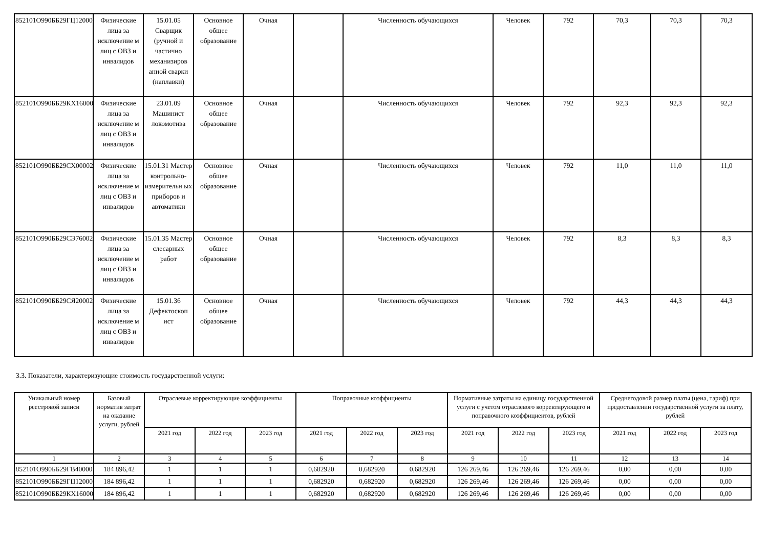| 852101О990ББ29ГЦ12000 | Физические лица за исключение м лиц с ОВЗ и инвалидов | 15.01.05 Сварщик (ручной и частично механизиров анной сварки (наплавки) | Основное общее образование | Очная | | Численность обучающихся | Человек | 792 | 70,3 | 70,3 | 70,3 |
| 852101О990ББ29КХ16000 | Физические лица за исключение м лиц с ОВЗ и инвалидов | 23.01.09 Машинист локомотива | Основное общее образование | Очная | | Численность обучающихся | Человек | 792 | 92,3 | 92,3 | 92,3 |
| 852101О990ББ29СХ00002 | Физические лица за исключение м лиц с ОВЗ и инвалидов | 15.01.31 Мастер контрольно-измерительн ых приборов и автоматики | Основное общее образование | Очная | | Численность обучающихся | Человек | 792 | 11,0 | 11,0 | 11,0 |
| 852101О990ББ29СЭ76002 | Физические лица за исключение м лиц с ОВЗ и инвалидов | 15.01.35 Мастер слесарных работ | Основное общее образование | Очная | | Численность обучающихся | Человек | 792 | 8,3 | 8,3 | 8,3 |
| 852101О990ББ29СЯ20002 | Физические лица за исключение м лиц с ОВЗ и инвалидов | 15.01.36 Дефектоскоп ист | Основное общее образование | Очная | | Численность обучающихся | Человек | 792 | 44,3 | 44,3 | 44,3 |
3.3. Показатели, характеризующие стоимость государственной услуги:
| Уникальный номер реестровой записи | Базовый норматив затрат на оказание услуги, рублей | Отраслевые корректирующие коэффициенты | | | Поправочные коэффициенты | | | Нормативные затраты на единицу государственной услуги с учетом отраслевого корректирующего и поправочного коэффициентов, рублей | | | Среднегодовой размер платы (цена, тариф) при предоставлении государственной услуги за плату, рублей | | |
| --- | --- | --- | --- | --- | --- | --- | --- | --- | --- | --- | --- | --- | --- |
| | | 2021 год | 2022 год | 2023 год | 2021 год | 2022 год | 2023 год | 2021 год | 2022 год | 2023 год | 2021 год | 2022 год | 2023 год |
| 1 | 2 | 3 | 4 | 5 | 6 | 7 | 8 | 9 | 10 | 11 | 12 | 13 | 14 |
| 852101О990ББ29ГВ40000 | 184 896,42 | 1 | 1 | 1 | 0,682920 | 0,682920 | 0,682920 | 126 269,46 | 126 269,46 | 126 269,46 | 0,00 | 0,00 | 0,00 |
| 852101О990ББ29ГЦ12000 | 184 896,42 | 1 | 1 | 1 | 0,682920 | 0,682920 | 0,682920 | 126 269,46 | 126 269,46 | 126 269,46 | 0,00 | 0,00 | 0,00 |
| 852101О990ББ29КХ16000 | 184 896,42 | 1 | 1 | 1 | 0,682920 | 0,682920 | 0,682920 | 126 269,46 | 126 269,46 | 126 269,46 | 0,00 | 0,00 | 0,00 |